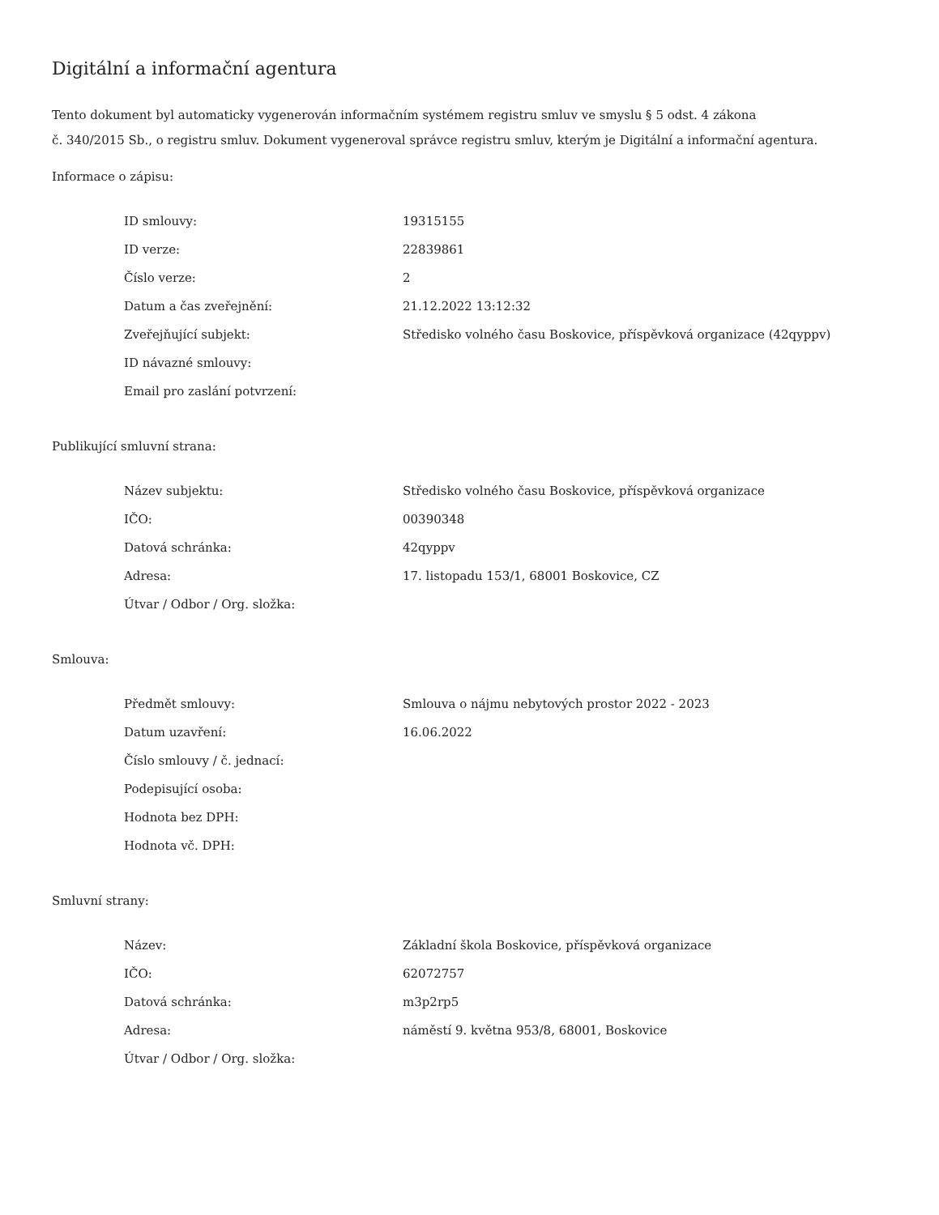Digitální a informační agentura
Tento dokument byl automaticky vygenerován informačním systémem registru smluv ve smyslu § 5 odst. 4 zákona
č. 340/2015 Sb., o registru smluv. Dokument vygeneroval správce registru smluv, kterým je Digitální a informační agentura.
Informace o zápisu:
| ID smlouvy: | 19315155 |
| ID verze: | 22839861 |
| Číslo verze: | 2 |
| Datum a čas zveřejnění: | 21.12.2022 13:12:32 |
| Zveřejňující subjekt: | Středisko volného času Boskovice, příspěvková organizace (42qyppv) |
| ID návazné smlouvy: | |
| Email pro zaslání potvrzení: | |
Publikující smluvní strana:
| Název subjektu: | Středisko volného času Boskovice, příspěvková organizace |
| IČO: | 00390348 |
| Datová schránka: | 42qyppv |
| Adresa: | 17. listopadu 153/1, 68001 Boskovice, CZ |
| Útvar / Odbor / Org. složka: | |
Smlouva:
| Předmět smlouvy: | Smlouva o nájmu nebytových prostor 2022 - 2023 |
| Datum uzavření: | 16.06.2022 |
| Číslo smlouvy / č. jednací: | |
| Podepisující osoba: | |
| Hodnota bez DPH: | |
| Hodnota vč. DPH: | |
Smluvní strany:
| Název: | Základní škola Boskovice, příspěvková organizace |
| IČO: | 62072757 |
| Datová schránka: | m3p2rp5 |
| Adresa: | náměstí 9. května 953/8, 68001, Boskovice |
| Útvar / Odbor / Org. složka: | |